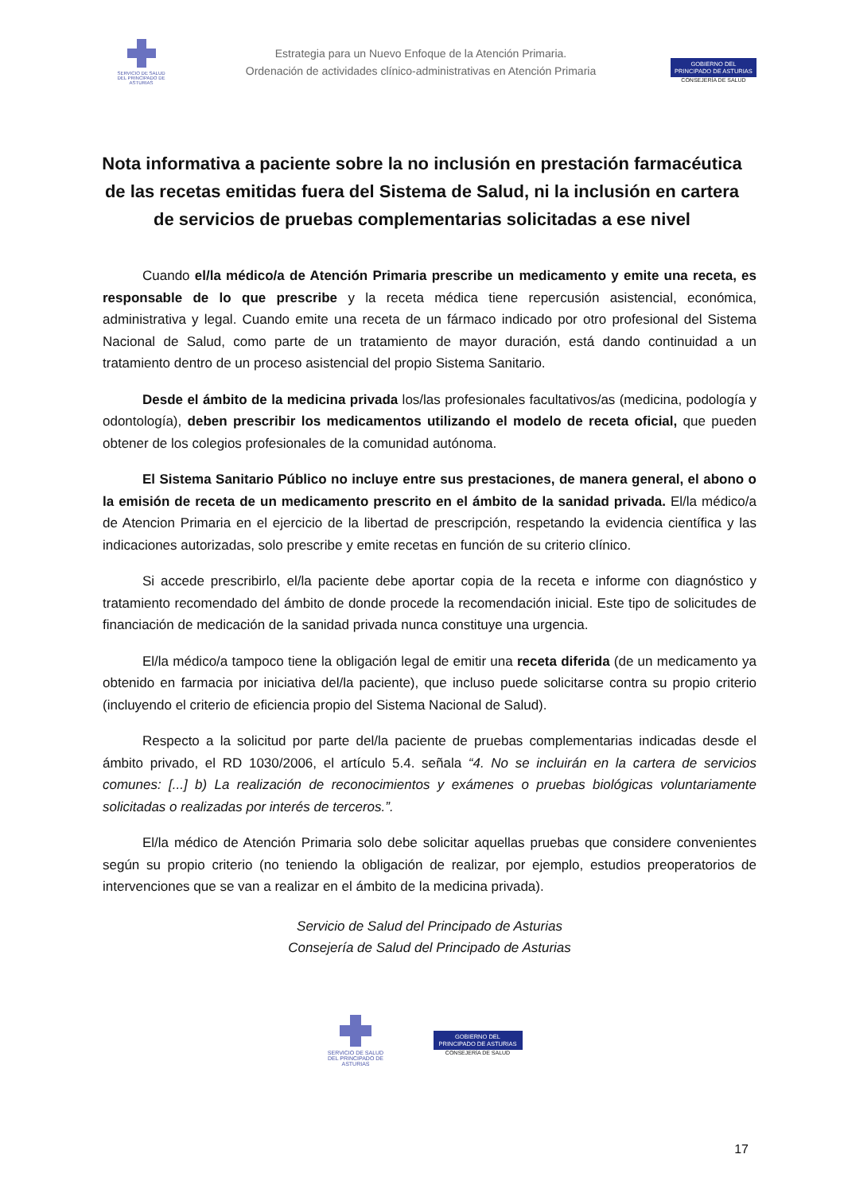SERVICIO DE SALUD
DEL PRINCIPADO DE ASTURIAS
Estrategia para un Nuevo Enfoque de la Atención Primaria.
Ordenación de actividades clínico-administrativas en Atención Primaria
GOBIERNO DEL
PRINCIPADO DE ASTURIAS
CONSEJERÍA DE SALUD
Nota informativa a paciente sobre la no inclusión en prestación farmacéutica de las recetas emitidas fuera del Sistema de Salud, ni la inclusión en cartera de servicios de pruebas complementarias solicitadas a ese nivel
Cuando el/la médico/a de Atención Primaria prescribe un medicamento y emite una receta, es responsable de lo que prescribe y la receta médica tiene repercusión asistencial, económica, administrativa y legal. Cuando emite una receta de un fármaco indicado por otro profesional del Sistema Nacional de Salud, como parte de un tratamiento de mayor duración, está dando continuidad a un tratamiento dentro de un proceso asistencial del propio Sistema Sanitario.
Desde el ámbito de la medicina privada los/las profesionales facultativos/as (medicina, podología y odontología), deben prescribir los medicamentos utilizando el modelo de receta oficial, que pueden obtener de los colegios profesionales de la comunidad autónoma.
El Sistema Sanitario Público no incluye entre sus prestaciones, de manera general, el abono o la emisión de receta de un medicamento prescrito en el ámbito de la sanidad privada. El/la médico/a de Atencion Primaria en el ejercicio de la libertad de prescripción, respetando la evidencia científica y las indicaciones autorizadas, solo prescribe y emite recetas en función de su criterio clínico.
Si accede prescribirlo, el/la paciente debe aportar copia de la receta e informe con diagnóstico y tratamiento recomendado del ámbito de donde procede la recomendación inicial. Este tipo de solicitudes de financiación de medicación de la sanidad privada nunca constituye una urgencia.
El/la médico/a tampoco tiene la obligación legal de emitir una receta diferida (de un medicamento ya obtenido en farmacia por iniciativa del/la paciente), que incluso puede solicitarse contra su propio criterio (incluyendo el criterio de eficiencia propio del Sistema Nacional de Salud).
Respecto a la solicitud por parte del/la paciente de pruebas complementarias indicadas desde el ámbito privado, el RD 1030/2006, el artículo 5.4. señala “4. No se incluirán en la cartera de servicios comunes: [...] b) La realización de reconocimientos y exámenes o pruebas biológicas voluntariamente solicitadas o realizadas por interés de terceros.”.
El/la médico de Atención Primaria solo debe solicitar aquellas pruebas que considere convenientes según su propio criterio (no teniendo la obligación de realizar, por ejemplo, estudios preoperatorios de intervenciones que se van a realizar en el ámbito de la medicina privada).
Servicio de Salud del Principado de Asturias
Consejería de Salud del Principado de Asturias
SERVICIO DE SALUD
DEL PRINCIPADO DE ASTURIAS
GOBIERNO DEL
PRINCIPADO DE ASTURIAS
CONSEJERÍA DE SALUD
17